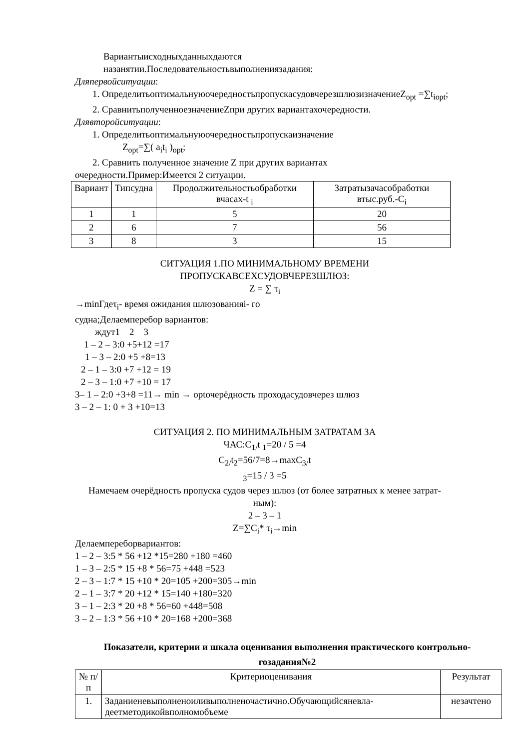Вариантыисходныхданныхдаются
назанятии.Последовательностьвыполненияз​адания:
Дляпервойситуации:
1. ОпределитьоптимальнуюочередностьпропускасудовчерезшлюзизначениеZ<sub>opt</sub> =∑t<sub>iopt</sub>;
2. СравнитьполученноезначениеZпри других вариантахочередности.
Длявторойситуации:
1. Определитьоптимальнуюочередностьпропускаизначение
Z<sub>opt</sub>=∑( a<sub>i</sub>t<sub>i</sub> )<sub>opt</sub>;
2. Сравнить полученное значение Z при других вариантах
очередности.Пример:Имеется 2 ситуации.
| Вариант | Типсудна | Продолжительностьобработки вчасах-t <sub>i</sub> | Затратызачасобработки втыс.руб.-C<sub>i</sub> |
| --- | --- | --- | --- |
| 1 | 1 | 5 | 20 |
| 2 | 6 | 7 | 56 |
| 3 | 8 | 3 | 15 |
СИТУАЦИЯ 1.ПО МИНИМАЛЬНОМУ ВРЕМЕНИ
ПРОПУСКАВСЕХСУДОВЧЕРЕЗШЛЮЗ:
Z = ∑ τ<sub>i</sub>
→minГдеτ<sub>i</sub>- время ожидания шлюзованияi- го
судна;Делаемперебор вариантов:
ждут1 2 3
1 – 2 – 3:0 +5+12 =17
1 – 3 – 2:0 +5 +8=13
2 – 1 – 3:0 +7 +12 = 19
2 – 3 – 1:0 +7 +10 = 17
3– 1 – 2:0 +3+8 =11→ min → optочерёдность проходасудовчерез шлюз
3 – 2 – 1: 0 + 3 +10=13
СИТУАЦИЯ 2. ПО МИНИМАЛЬНЫМ ЗАТРАТАМ ЗА
ЧАС:C<sub>1/</sub>t <sub>1</sub>=20 / 5 =4
C<sub>2/</sub>t<sub>2</sub>=56/7=8→maxC<sub>3/</sub>t
<sub>3</sub>=15 / 3 =5
Намечаем очерёдность пропуска судов через шлюз (от более затратных к менее затрат-
ным):
2 – 3 – 1
Z=∑C<sub>i</sub>* τ<sub>i</sub>→min
Делаемпереборвариантов:
1 – 2 – 3:5 * 56 +12 *15=280 +180 =460
1 – 3 – 2:5 * 15 +8 * 56=75 +448 =523
2 – 3 – 1:7 * 15 +10 * 20=105 +200=305→min
2 – 1 – 3:7 * 20 +12 * 15=140 +180=320
3 – 1 – 2:3 * 20 +8 * 56=60 +448=508
3 – 2 – 1:3 * 56 +10 * 20=168 +200=368
Показатели, критерии и шкала оценивания выполнения практического контрольно-
гозадания№2
| № п/п | Критериоценивания | Результат |
| --- | --- | --- |
| 1. | Заданиеневыполненоиливыполненочастично.Обучающийсяневла-деетметодикойвполномобъеме | незачтено |